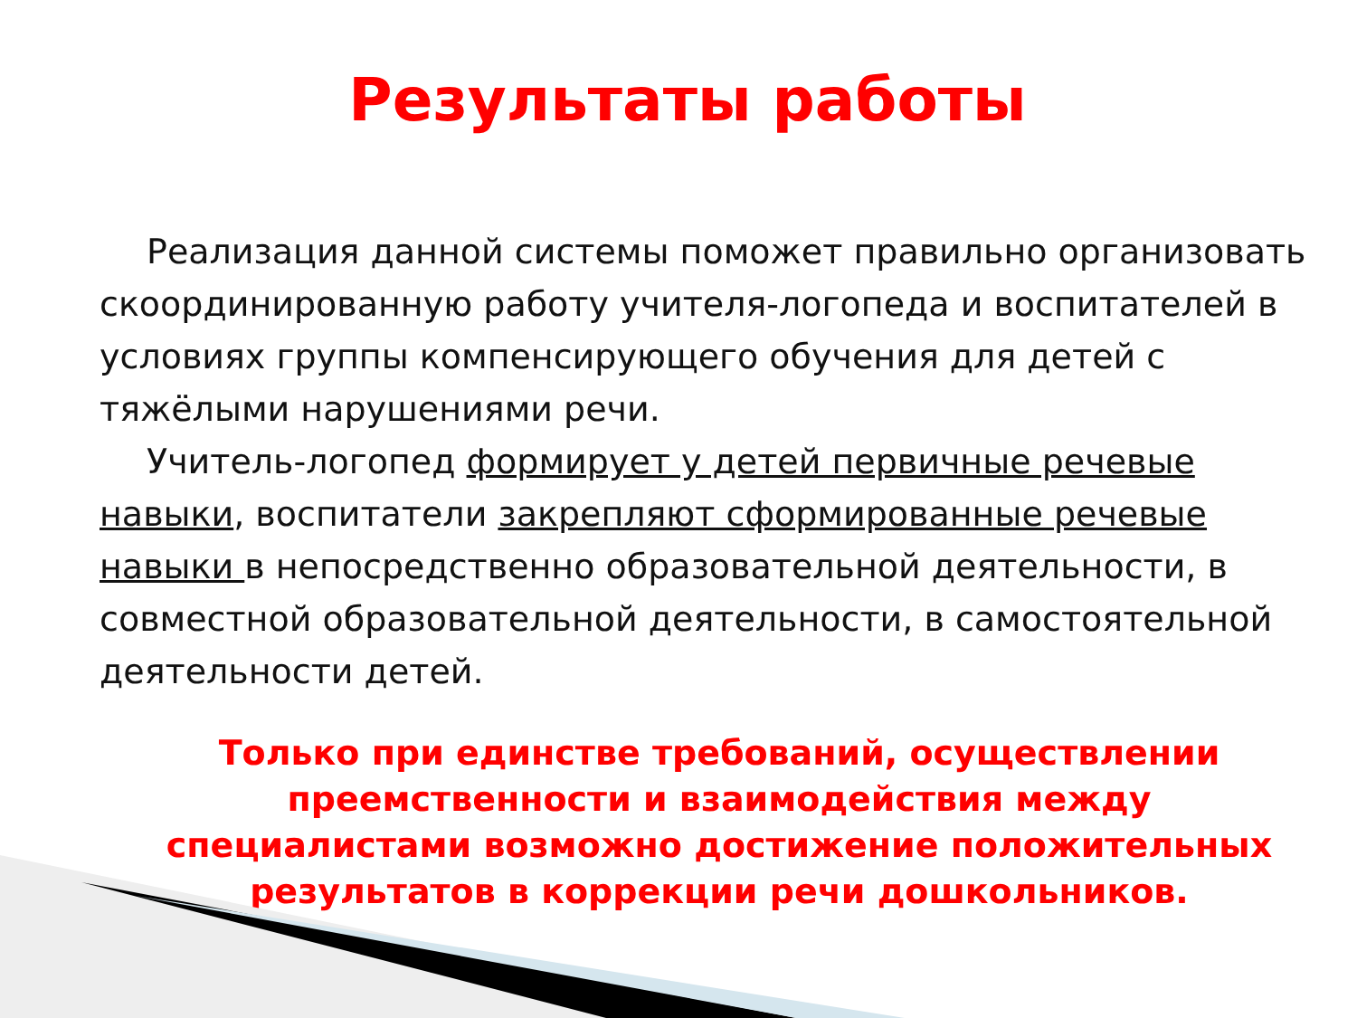Результаты работы
Реализация данной системы поможет правильно организовать скоординированную работу учителя-логопеда и воспитателей в условиях группы компенсирующего обучения для детей с тяжёлыми нарушениями речи.
Учитель-логопед формирует у детей первичные речевые навыки, воспитатели закрепляют сформированные речевые навыки в непосредственно образовательной деятельности, в совместной образовательной деятельности, в самостоятельной деятельности детей.
Только при единстве требований, осуществлении преемственности и взаимодействия между специалистами возможно достижение положительных результатов в коррекции речи дошкольников.